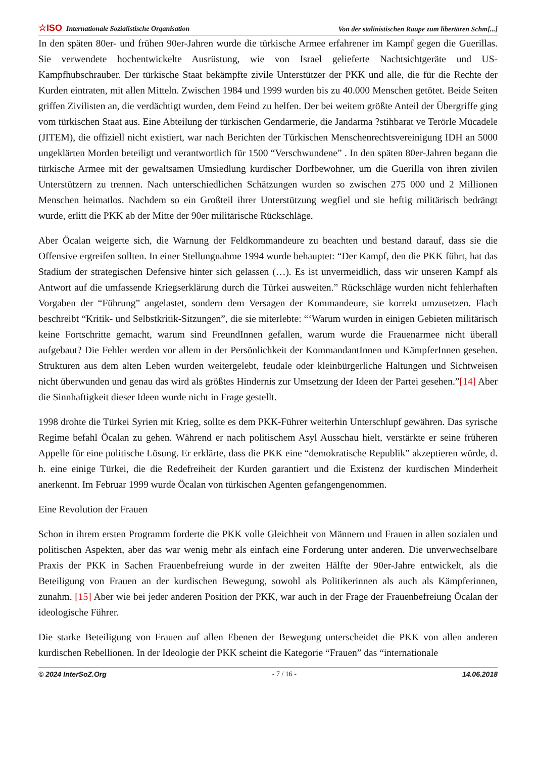☆ISO Internationale Sozialistische Organisation Von der stalinistischen Raupe zum libertären Schm[...]
In den späten 80er- und frühen 90er-Jahren wurde die türkische Armee erfahrener im Kampf gegen die Guerillas. Sie verwendete hochentwickelte Ausrüstung, wie von Israel gelieferte Nachtsichtgeräte und US-Kampfhubschrauber. Der türkische Staat bekämpfte zivile Unterstützer der PKK und alle, die für die Rechte der Kurden eintraten, mit allen Mitteln. Zwischen 1984 und 1999 wurden bis zu 40.000 Menschen getötet. Beide Seiten griffen Zivilisten an, die verdächtigt wurden, dem Feind zu helfen. Der bei weitem größte Anteil der Übergriffe ging vom türkischen Staat aus. Eine Abteilung der türkischen Gendarmerie, die Jandarma ?stihbarat ve Terörle Mücadele (JITEM), die offiziell nicht existiert, war nach Berichten der Türkischen Menschenrechtsvereinigung IDH an 5000 ungeklärten Morden beteiligt und verantwortlich für 1500 “Verschwundene” . In den späten 80er-Jahren begann die türkische Armee mit der gewaltsamen Umsiedlung kurdischer Dorfbewohner, um die Guerilla von ihren zivilen Unterstützern zu trennen. Nach unterschiedlichen Schätzungen wurden so zwischen 275 000 und 2 Millionen Menschen heimatlos. Nachdem so ein Großteil ihrer Unterstützung wegfiel und sie heftig militärisch bedrängt wurde, erlitt die PKK ab der Mitte der 90er militärische Rückschläge.
Aber Öcalan weigerte sich, die Warnung der Feldkommandeure zu beachten und bestand darauf, dass sie die Offensive ergreifen sollten. In einer Stellungnahme 1994 wurde behauptet: “Der Kampf, den die PKK führt, hat das Stadium der strategischen Defensive hinter sich gelassen (…). Es ist unvermeidlich, dass wir unseren Kampf als Antwort auf die umfassende Kriegserklärung durch die Türkei ausweiten.” Rückschläge wurden nicht fehlerhaften Vorgaben der “Führung” angelastet, sondern dem Versagen der Kommandeure, sie korrekt umzusetzen. Flach beschreibt “Kritik- und Selbstkritik-Sitzungen”, die sie miterlebte: “‘Warum wurden in einigen Gebieten militärisch keine Fortschritte gemacht, warum sind FreundInnen gefallen, warum wurde die Frauenarmee nicht überall aufgebaut? Die Fehler werden vor allem in der Persönlichkeit der KommandantInnen und KämpferInnen gesehen. Strukturen aus dem alten Leben wurden weitergelebt, feudale oder kleinbürgerliche Haltungen und Sichtweisen nicht überwunden und genau das wird als größtes Hindernis zur Umsetzung der Ideen der Partei gesehen.”[14] Aber die Sinnhaftigkeit dieser Ideen wurde nicht in Frage gestellt.
1998 drohte die Türkei Syrien mit Krieg, sollte es dem PKK-Führer weiterhin Unterschlupf gewähren. Das syrische Regime befahl Öcalan zu gehen. Während er nach politischem Asyl Ausschau hielt, verstärkte er seine früheren Appelle für eine politische Lösung. Er erklärte, dass die PKK eine “demokratische Republik” akzeptieren würde, d. h. eine einige Türkei, die die Redefreiheit der Kurden garantiert und die Existenz der kurdischen Minderheit anerkennt. Im Februar 1999 wurde Öcalan von türkischen Agenten gefangengenommen.
Eine Revolution der Frauen
Schon in ihrem ersten Programm forderte die PKK volle Gleichheit von Männern und Frauen in allen sozialen und politischen Aspekten, aber das war wenig mehr als einfach eine Forderung unter anderen. Die unverwechselbare Praxis der PKK in Sachen Frauenbefreiung wurde in der zweiten Hälfte der 90er-Jahre entwickelt, als die Beteiligung von Frauen an der kurdischen Bewegung, sowohl als Politikerinnen als auch als Kämpferinnen, zunahm. [15] Aber wie bei jeder anderen Position der PKK, war auch in der Frage der Frauenbefreiung Öcalan der ideologische Führer.
Die starke Beteiligung von Frauen auf allen Ebenen der Bewegung unterscheidet die PKK von allen anderen kurdischen Rebellionen. In der Ideologie der PKK scheint die Kategorie “Frauen” das “internationale
© 2024 InterSoZ.Org - 7 / 16 - 14.06.2018